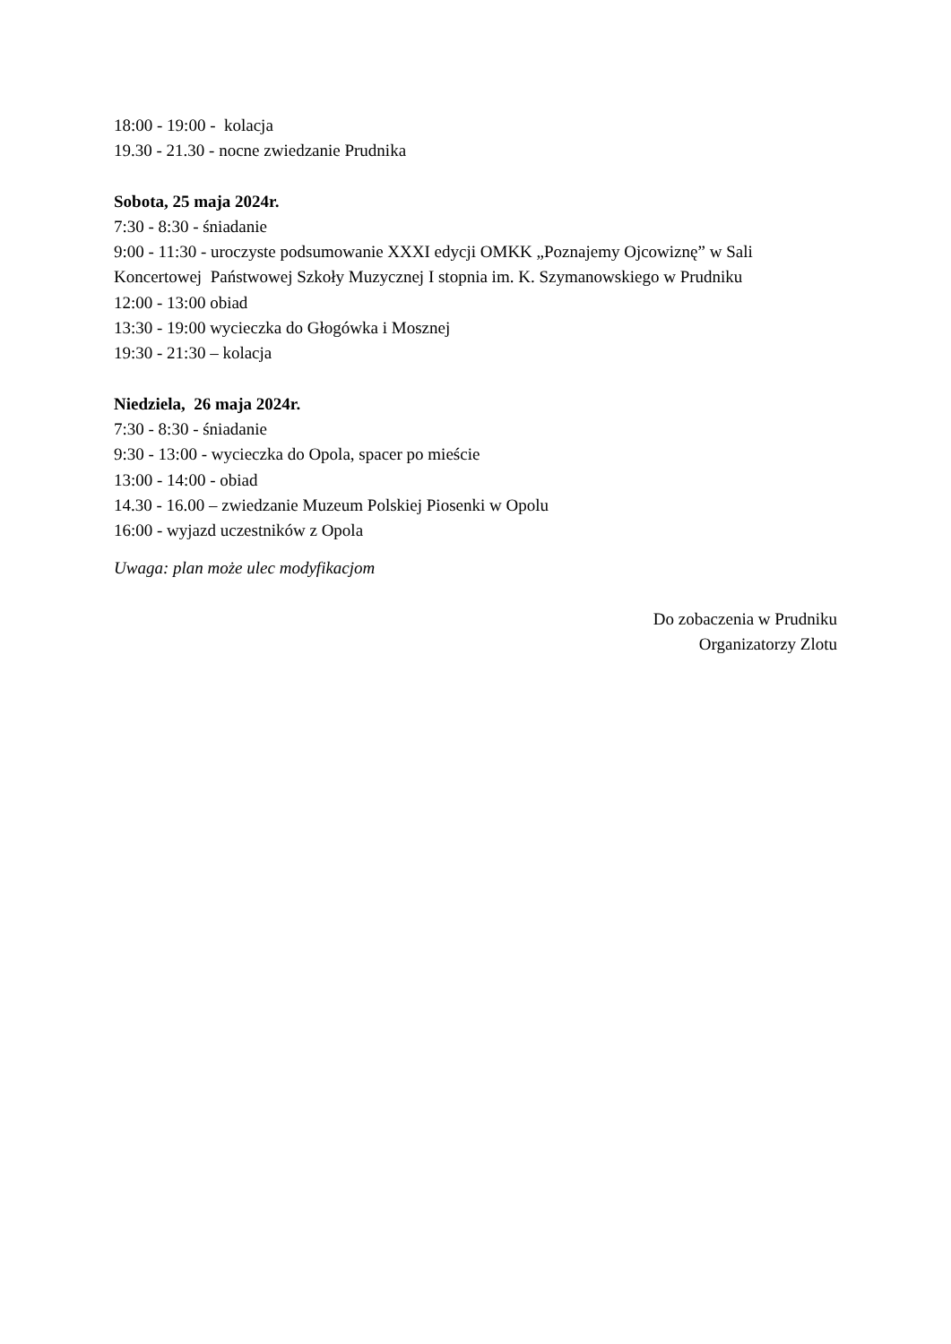18:00 - 19:00 - kolacja
19.30 - 21.30 - nocne zwiedzanie Prudnika
Sobota, 25 maja 2024r.
7:30 - 8:30 - śniadanie
9:00 - 11:30 - uroczyste podsumowanie XXXI edycji OMKK „Poznajemy Ojcowiznę” w Sali Koncertowej Państwowej Szkoły Muzycznej I stopnia im. K. Szymanowskiego w Prudniku
12:00 - 13:00 obiad
13:30 - 19:00 wycieczka do Głogówka i Mosznej
19:30 - 21:30 – kolacja
Niedziela, 26 maja 2024r.
7:30 - 8:30 - śniadanie
9:30 - 13:00 - wycieczka do Opola, spacer po mieście
13:00 - 14:00 - obiad
14.30 - 16.00 – zwiedzanie Muzeum Polskiej Piosenki w Opolu
16:00 - wyjazd uczestników z Opola
Uwaga: plan może ulec modyfikacjom
Do zobaczenia w Prudniku
Organizatorzy Zlotu